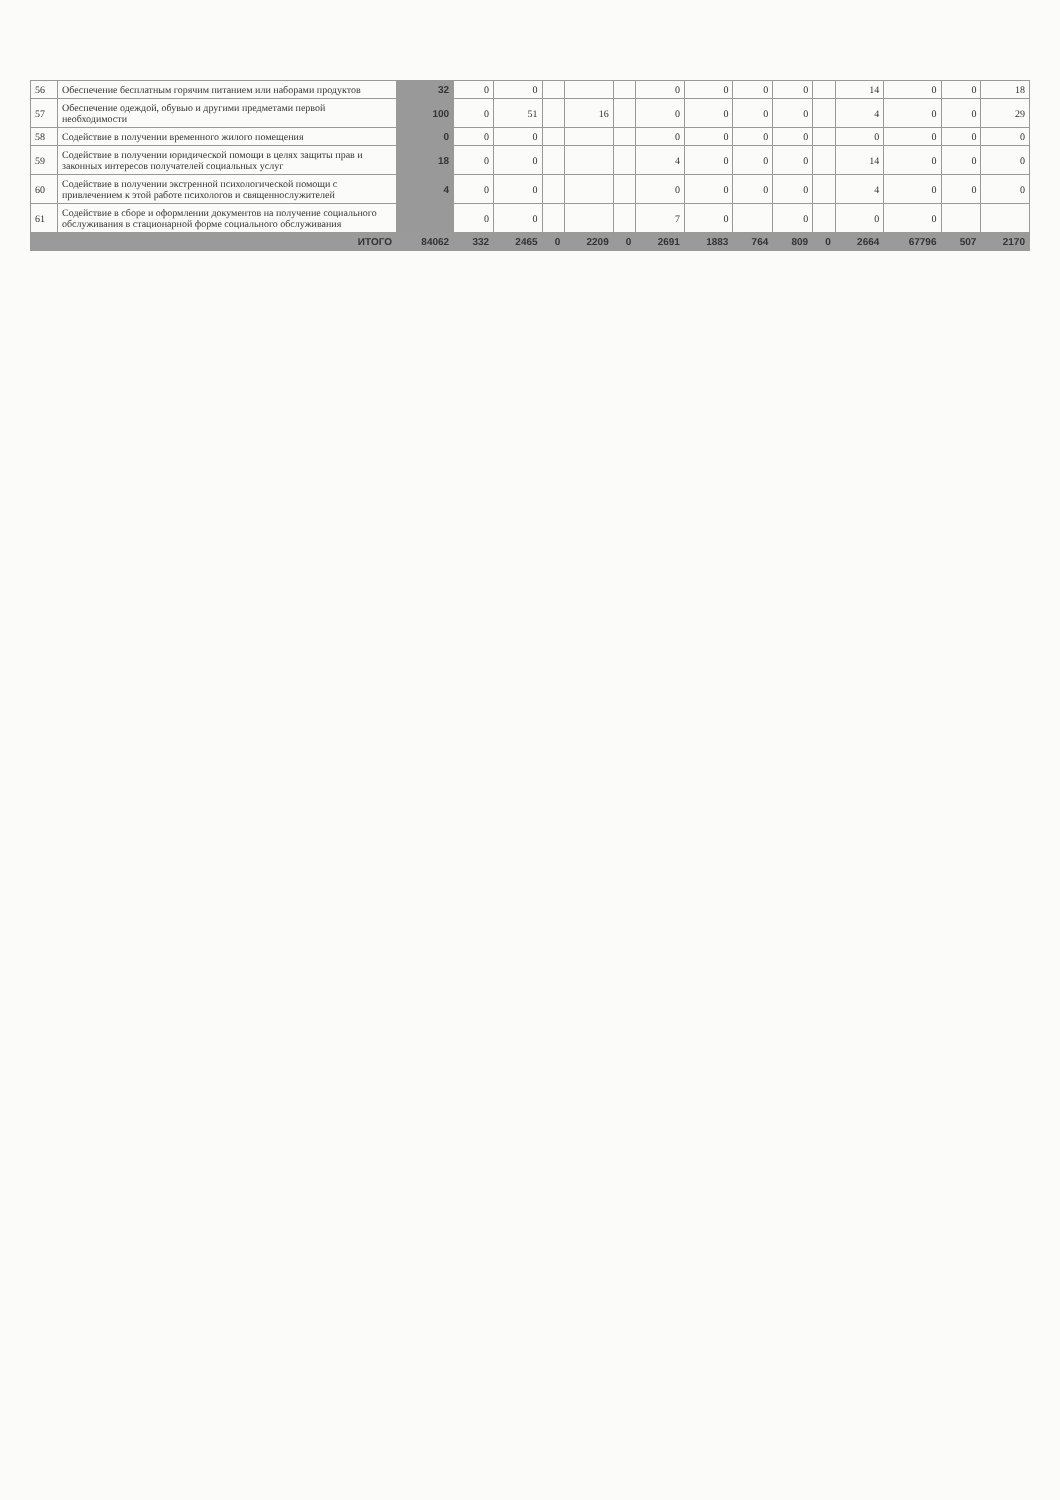| 56 | Обеспечение бесплатным горячим питанием или наборами продуктов | 32 | 0 | 0 | | | | 0 | 0 | 0 | 0 | | 14 | 0 | 0 | 18 |
| 57 | Обеспечение одеждой, обувью и другими предметами первой необходимости | 100 | 0 | 51 | | 16 | | 0 | 0 | 0 | 0 | | 4 | 0 | 0 | 29 |
| 58 | Содействие в получении временного жилого помещения | 0 | 0 | 0 | | | | 0 | 0 | 0 | 0 | | 0 | 0 | 0 | 0 |
| 59 | Содействие в получении юридической помощи в целях защиты прав и законных интересов получателей социальных услуг | 18 | 0 | 0 | | | | 4 | 0 | 0 | 0 | | 14 | 0 | 0 | 0 |
| 60 | Содействие в получении экстренной психологической помощи с привлечением к этой работе психологов и священнослужителей | 4 | 0 | 0 | | | | 0 | 0 | 0 | 0 | | 4 | 0 | 0 | 0 |
| 61 | Содействие в сборе и оформлении документов на получение социального обслуживания в стационарной форме социального обслуживания | | 0 | 0 | | | | 7 | 0 | | 0 | | 0 | 0 | | |
| | ИТОГО | 84062 | 332 | 2465 | 0 | 2209 | 0 | 2691 | 1883 | 764 | 809 | 0 | 2664 | 67796 | 507 | 2170 |